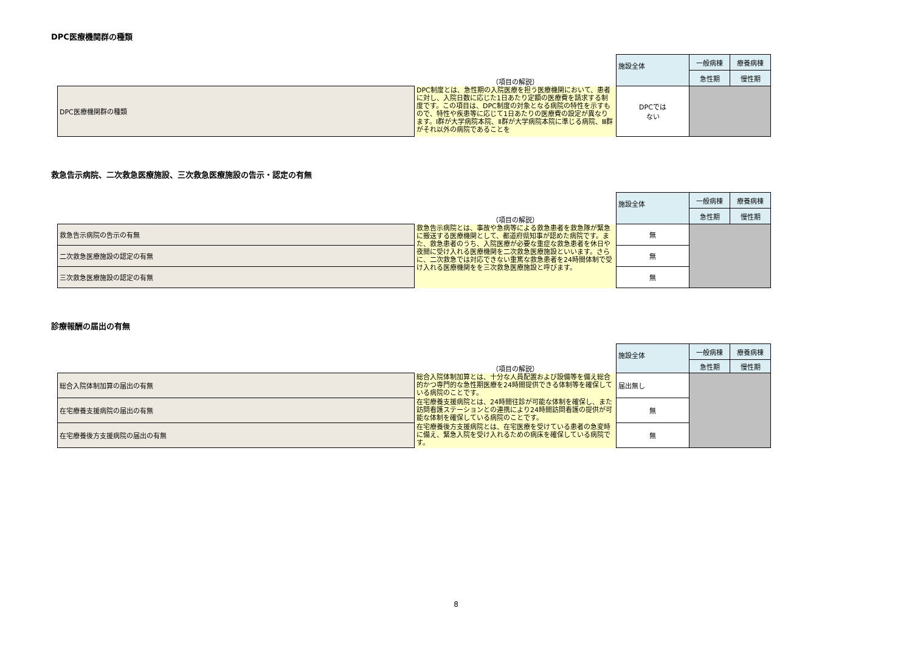DPC医療機関群の種類
| | | 施設全体 | 一般病棟 | 療養病棟 |
| | （項目の解説） | | 急性期 | 慢性期 |
| DPC医療機関群の種類 | DPC制度とは、急性期の入院医療を担う医療機関において、患者に対し、入院日数に応じた1日あたり定額の医療費を請求する制度です。この項目は、DPC制度の対象となる病院の特性を示すもので、特性や疾患等に応じて1日あたりの医療費の設定が異なります。Ⅰ群が大学病院本院、Ⅱ群が大学病院本院に準じる病院、Ⅲ群がそれ以外の病院であることを | DPCでは ない | | |
救急告示病院、二次救急医療施設、三次救急医療施設の告示・認定の有無
| | | 施設全体 | 一般病棟 | 療養病棟 |
| | （項目の解説） | | 急性期 | 慢性期 |
| 救急告示病院の告示の有無 | 救急告示病院とは、事故や急病等による救急患者を救急隊が緊急に搬送する医療機関として、都道府県知事が認めた病院です。また、救急患者のうち、入院医療が必要な重症な救急患者を休日や夜間に受け入れる医療機関を二次救急医療施設といいます。さらに、二次救急では対応できない重篤な救急患者を24時間体制で受け入れる医療機関をを三次救急医療施設と呼びます。 | 無 | | |
| 二次救急医療施設の認定の有無 | | 無 | | |
| 三次救急医療施設の認定の有無 | | 無 | | |
診療報酬の届出の有無
| | | 施設全体 | 一般病棟 | 療養病棟 |
| | （項目の解説） | | 急性期 | 慢性期 |
| 総合入院体制加算の届出の有無 | 総合入院体制加算とは、十分な人員配置および設備等を備え総合的かつ専門的な急性期医療を24時間提供できる体制等を確保している病院のことです。 | 届出無し | | |
| 在宅療養支援病院の届出の有無 | 在宅療養支援病院とは、24時間往診が可能な体制を確保し、また訪問看護ステーションとの連携により24時間訪問看護の提供が可能な体制を確保している病院のことです。 | 無 | | |
| 在宅療養後方支援病院の届出の有無 | 在宅療養後方支援病院とは、在宅医療を受けている患者の急変時に備え、緊急入院を受け入れるための病床を確保している病院です。 | 無 | | |
8